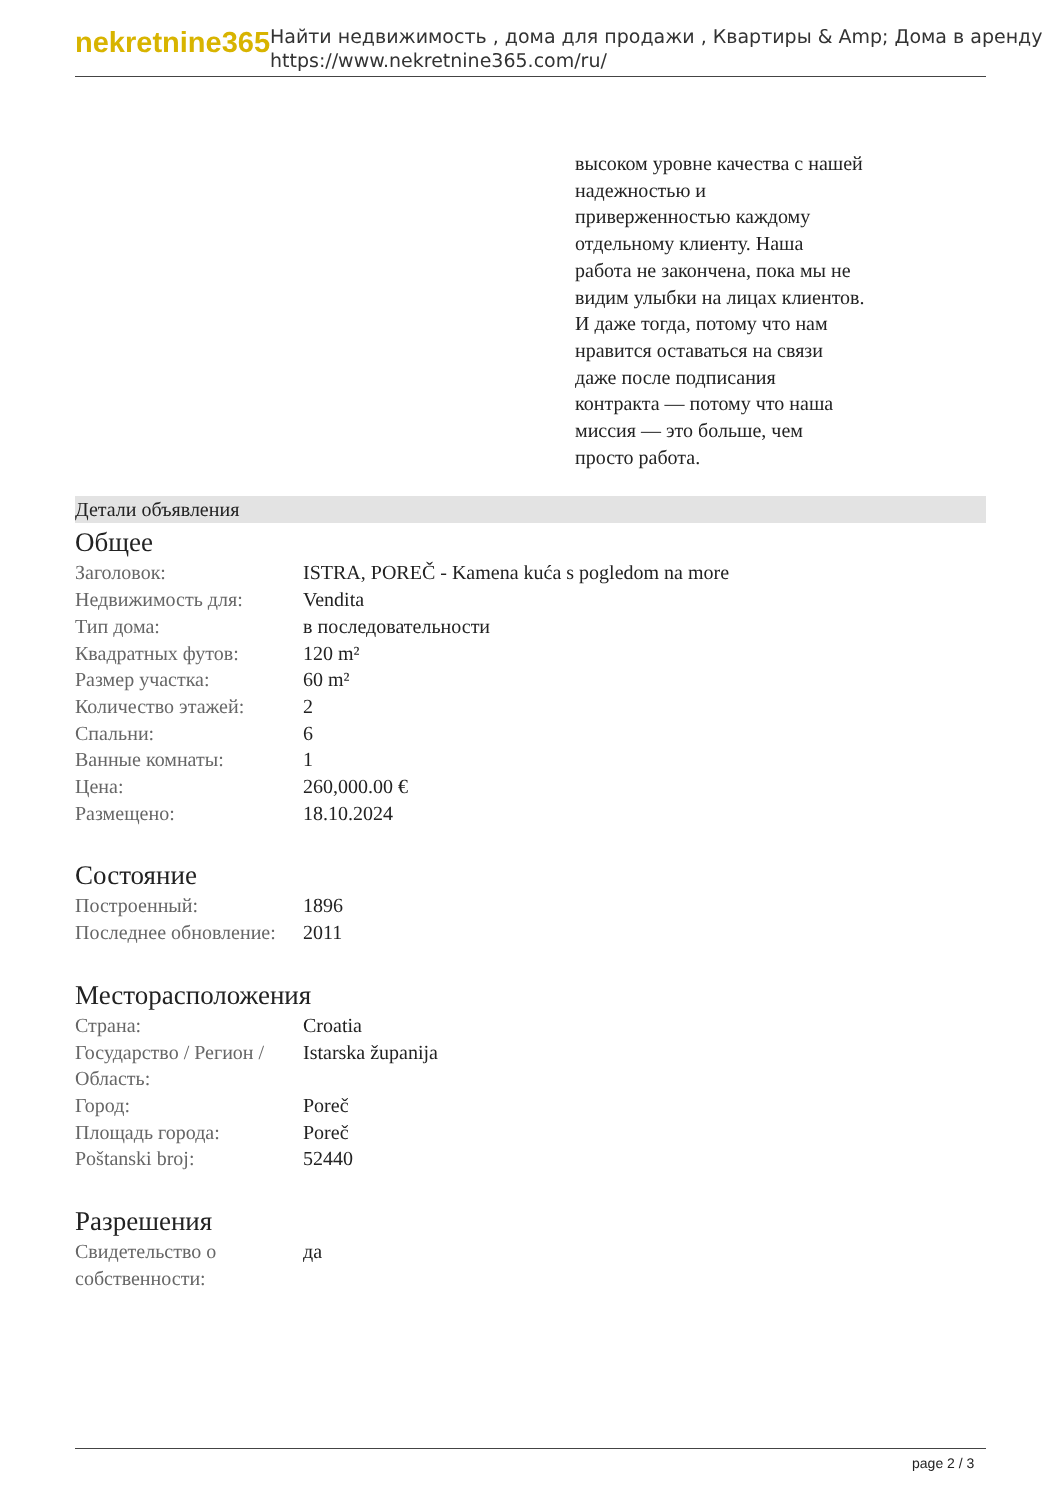nekretnine365
Найти недвижимость , дома для продажи , Квартиры & Amp; Дома в аренду
https://www.nekretnine365.com/ru/
высоком уровне качества с нашей надежностью и приверженностью каждому отдельному клиенту. Наша работа не закончена, пока мы не видим улыбки на лицах клиентов. И даже тогда, потому что нам нравится оставаться на связи даже после подписания контракта — потому что наша миссия — это больше, чем просто работа.
Детали объявления
Общее
| Заголовок: | ISTRA, POREČ - Kamena kuća s pogledom na more |
| Недвижимость для: | Vendita |
| Тип дома: | в последовательности |
| Квадратных футов: | 120 m² |
| Размер участка: | 60 m² |
| Количество этажей: | 2 |
| Спальни: | 6 |
| Ванные комнаты: | 1 |
| Цена: | 260,000.00 € |
| Размещено: | 18.10.2024 |
Состояние
| Построенный: | 1896 |
| Последнее обновление: | 2011 |
Месторасположения
| Страна: | Croatia |
| Государство / Регион / Область: | Istarska županija |
| Город: | Poreč |
| Площадь города: | Poreč |
| Poštanski broj: | 52440 |
Разрешения
| Свидетельство о собственности: | да |
page 2 / 3